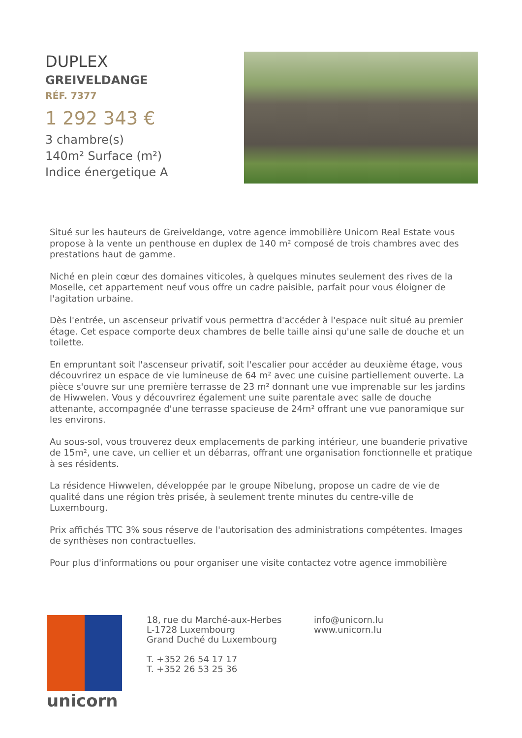DUPLEX
GREIVELDANGE
RÉF. 7377
1 292 343 €
3 chambre(s)
140m² Surface (m²)
Indice énergetique A
Situé sur les hauteurs de Greiveldange, votre agence immobilière Unicorn Real Estate vous propose à la vente un penthouse en duplex de 140 m² composé de trois chambres avec des prestations haut de gamme.
Niché en plein cœur des domaines viticoles, à quelques minutes seulement des rives de la Moselle, cet appartement neuf vous offre un cadre paisible, parfait pour vous éloigner de l'agitation urbaine.
Dès l'entrée, un ascenseur privatif vous permettra d'accéder à l'espace nuit situé au premier étage. Cet espace comporte deux chambres de belle taille ainsi qu'une salle de douche et un toilette.
En empruntant soit l'ascenseur privatif, soit l'escalier pour accéder au deuxième étage, vous découvrirez un espace de vie lumineuse de 64 m² avec une cuisine partiellement ouverte. La pièce s'ouvre sur une première terrasse de 23 m² donnant une vue imprenable sur les jardins de Hiwwelen. Vous y découvrirez également une suite parentale avec salle de douche attenante, accompagnée d'une terrasse spacieuse de 24m² offrant une vue panoramique sur les environs.
Au sous-sol, vous trouverez deux emplacements de parking intérieur, une buanderie privative de 15m², une cave, un cellier et un débarras, offrant une organisation fonctionnelle et pratique à ses résidents.
La résidence Hiwwelen, développée par le groupe Nibelung, propose un cadre de vie de qualité dans une région très prisée, à seulement trente minutes du centre-ville de Luxembourg.
Prix affichés TTC 3% sous réserve de l'autorisation des administrations compétentes. Images de synthèses non contractuelles.
Pour plus d'informations ou pour organiser une visite contactez votre agence immobilière
unicorn
18, rue du Marché-aux-Herbes
L-1728 Luxembourg
Grand Duché du Luxembourg
T. +352 26 54 17 17
T. +352 26 53 25 36
info@unicorn.lu
www.unicorn.lu